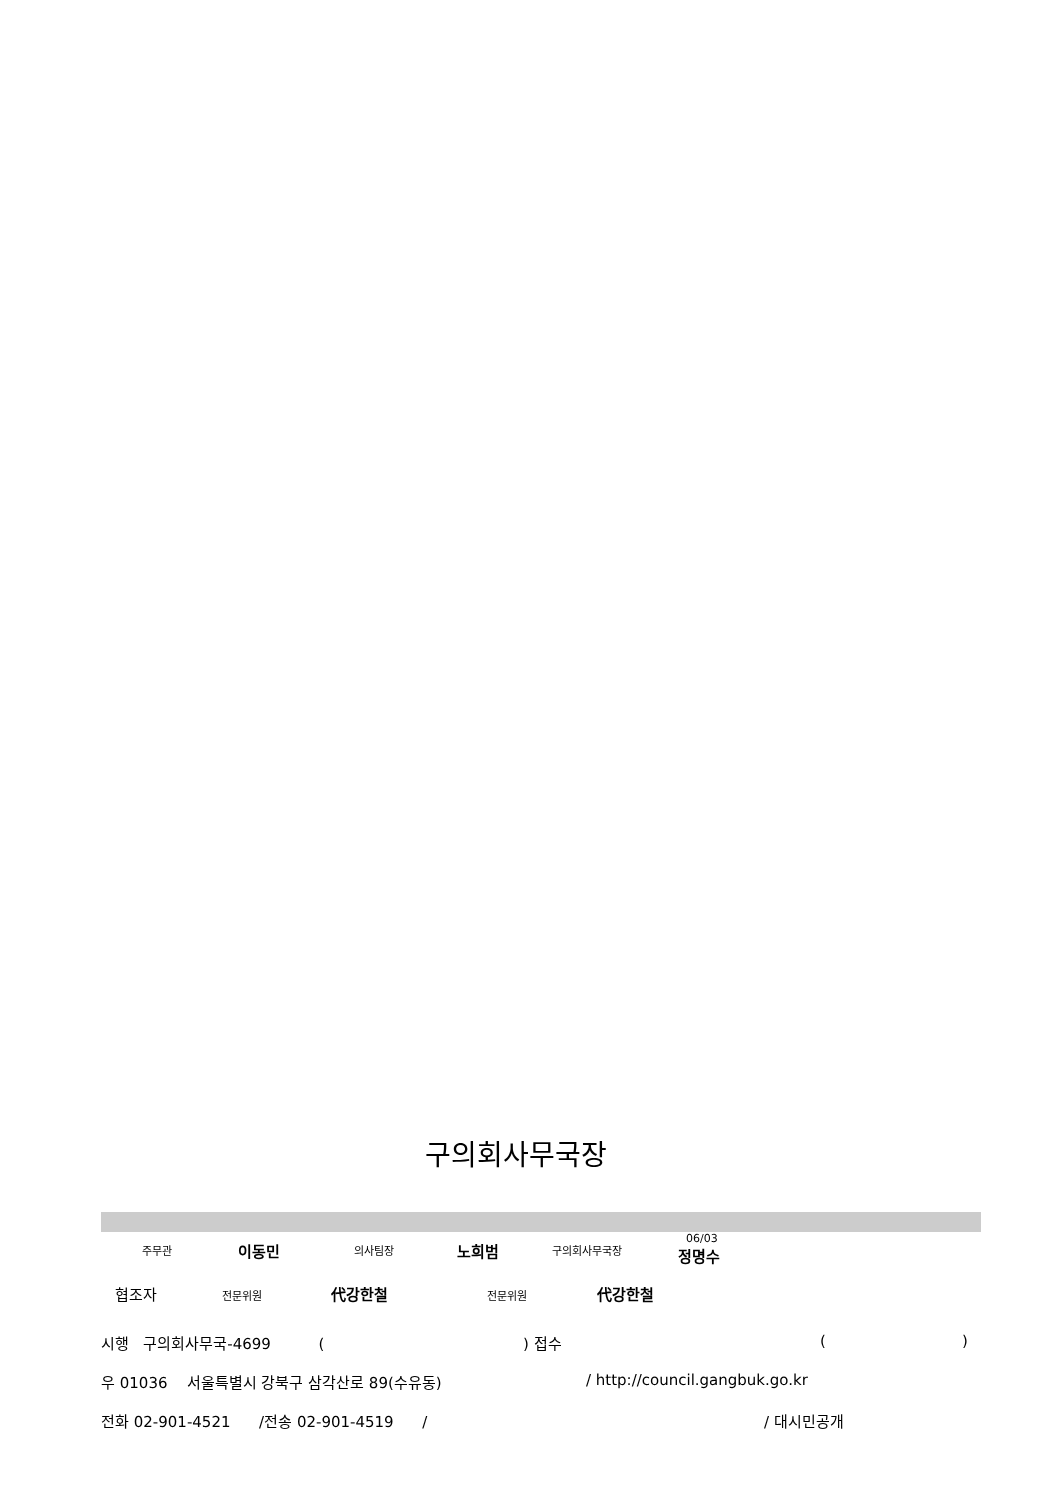구의회사무국장
주무관 이동민 의사팀장 노희범 구의회사무국장
06/03
정명수
협조자 전문위원 代강한철 전문위원 代강한철
시행 구의회사무국-4699 ( ) 접수 ( )
우 01036 서울특별시 강북구 삼각산로 89(수유동) / http://council.gangbuk.go.kr
전화 02-901-4521 /전송 02-901-4519 / / 대시민공개